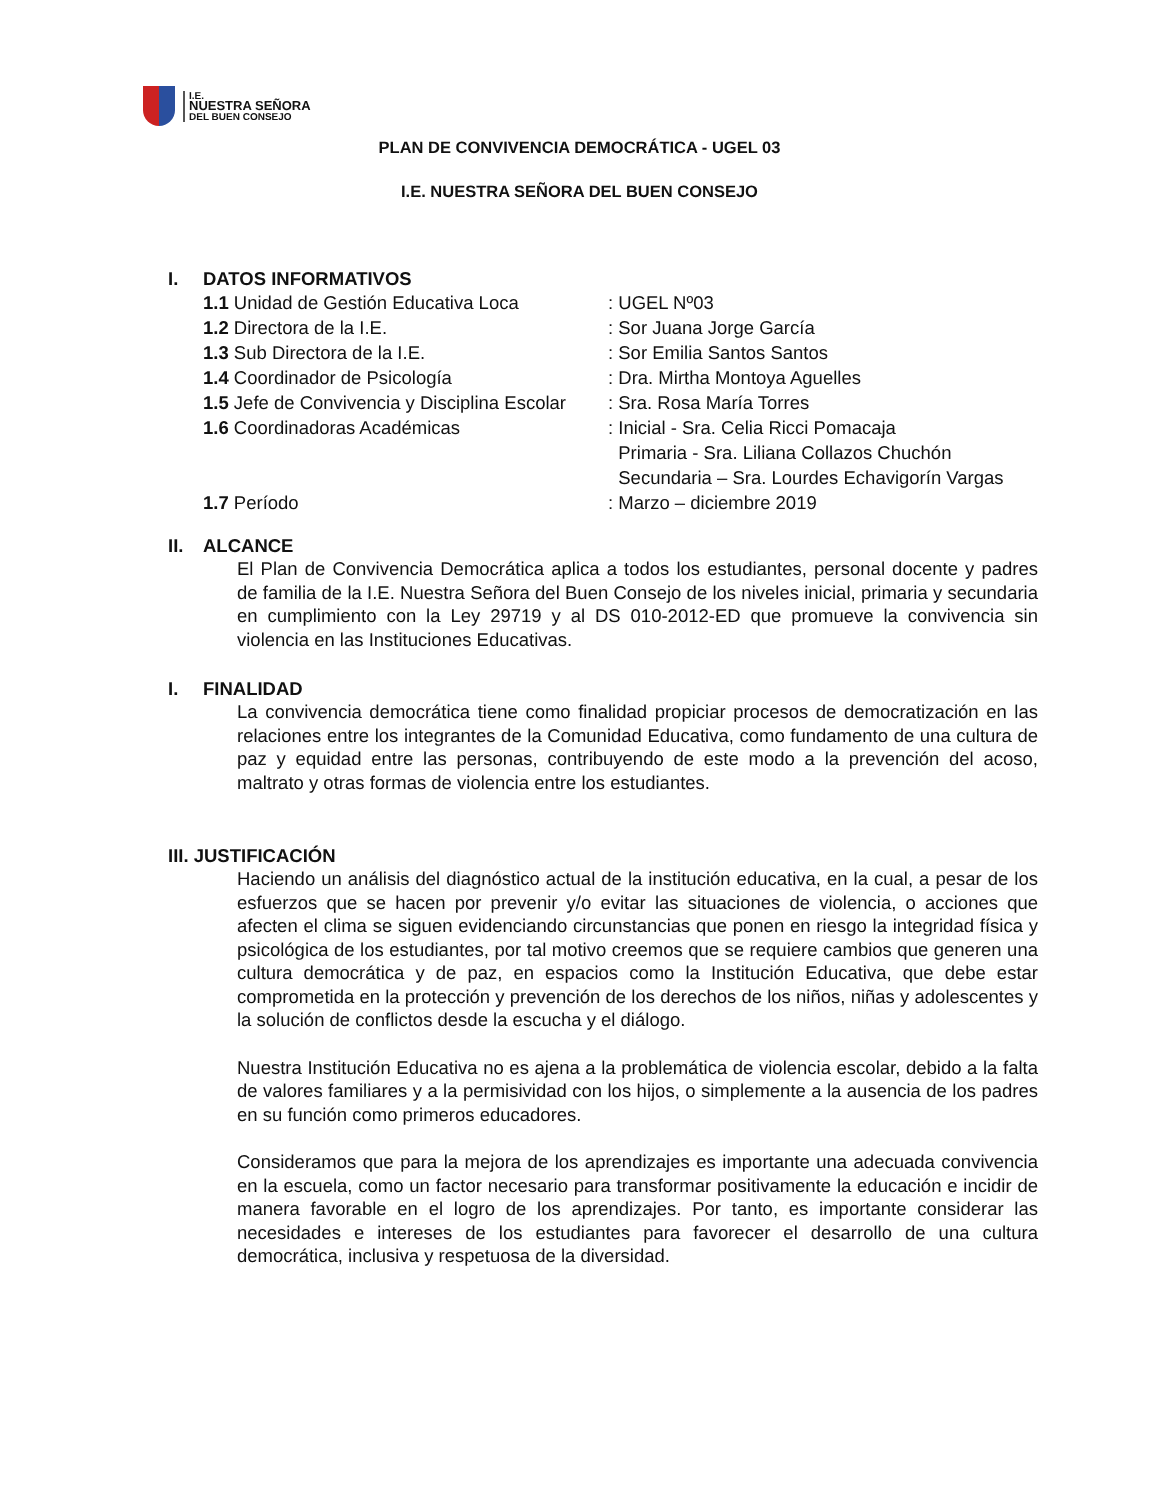I.E.
NUESTRA SEÑORA
DEL BUEN CONSEJO
PLAN DE CONVIVENCIA DEMOCRÁTICA - UGEL 03
I.E. NUESTRA SEÑORA DEL BUEN CONSEJO
I. DATOS INFORMATIVOS
1.1 Unidad de Gestión Educativa Loca : UGEL Nº03
1.2 Directora de la I.E. : Sor Juana Jorge García
1.3 Sub Directora de la I.E. : Sor Emilia Santos Santos
1.4 Coordinador de Psicología : Dra. Mirtha Montoya Aguelles
1.5 Jefe de Convivencia y Disciplina Escolar
: Sra. Rosa María Torres
1.6 Coordinadoras Académicas : Inicial - Sra. Celia Ricci Pomacaja
Primaria - Sra. Liliana Collazos Chuchón
Secundaria – Sra. Lourdes Echavigorín Vargas
1.7 Período : Marzo – diciembre 2019
II. ALCANCE
El Plan de Convivencia Democrática aplica a todos los estudiantes, personal docente y padres de familia de la I.E. Nuestra Señora del Buen Consejo de los niveles inicial, primaria y secundaria en cumplimiento con la Ley 29719 y al DS 010-2012-ED que promueve la convivencia sin violencia en las Instituciones Educativas.
I. FINALIDAD
La convivencia democrática tiene como finalidad propiciar procesos de democratización en las relaciones entre los integrantes de la Comunidad Educativa, como fundamento de una cultura de paz y equidad entre las personas, contribuyendo de este modo a la prevención del acoso, maltrato y otras formas de violencia entre los estudiantes.
III. JUSTIFICACIÓN
Haciendo un análisis del diagnóstico actual de la institución educativa, en la cual, a pesar de los esfuerzos que se hacen por prevenir y/o evitar las situaciones de violencia, o acciones que afecten el clima se siguen evidenciando circunstancias que ponen en riesgo la integridad física y psicológica de los estudiantes, por tal motivo creemos que se requiere cambios que generen una cultura democrática y de paz, en espacios como la Institución Educativa, que debe estar comprometida en la protección y prevención de los derechos de los niños, niñas y adolescentes y la solución de conflictos desde la escucha y el diálogo.
Nuestra Institución Educativa no es ajena a la problemática de violencia escolar, debido a la falta de valores familiares y a la permisividad con los hijos, o simplemente a la ausencia de los padres en su función como primeros educadores.
Consideramos que para la mejora de los aprendizajes es importante una adecuada convivencia en la escuela, como un factor necesario para transformar positivamente la educación e incidir de manera favorable en el logro de los aprendizajes. Por tanto, es importante considerar las necesidades e intereses de los estudiantes para favorecer el desarrollo de una cultura democrática, inclusiva y respetuosa de la diversidad.